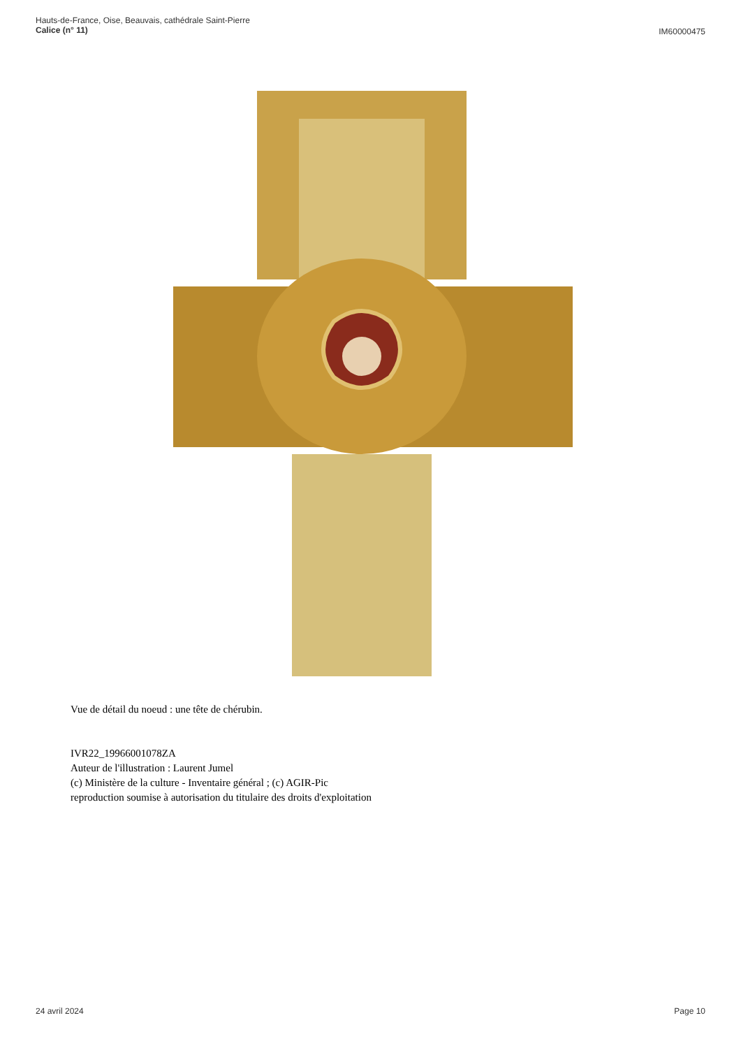Hauts-de-France, Oise, Beauvais, cathédrale Saint-Pierre
Calice (n° 11)
IM60000475
Vue de détail du noeud : une tête de chérubin.
IVR22_19966001078ZA
Auteur de l'illustration : Laurent Jumel
(c) Ministère de la culture - Inventaire général ; (c) AGIR-Pic
reproduction soumise à autorisation du titulaire des droits d'exploitation
24 avril 2024 Page 10